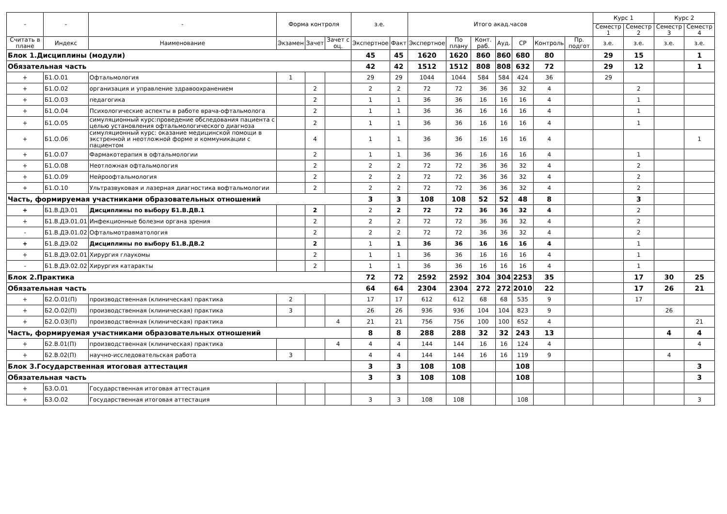| - | - | - | Форма контроля | | | з.е. | | Итого акад.часов | | | | | | | Курс 1 | | Курс 2 | |
| --- | --- | --- | --- | --- | --- | --- | --- | --- | --- | --- | --- | --- | --- | --- | --- | --- | --- | --- |
| | | | | | | | | | | | | | | | Семестр 1 | Семестр 2 | Семестр 3 | Семестр 4 |
| Считать в плане | Индекс | Наименование | Экзамен | Зачет | Зачет с оц. | Экспертное | Факт | Экспертное | По плану | Конт. раб. | Ауд. | СР | Контроль | Пр. подгот | з.е. | з.е. | з.е. | з.е. |
| Блок 1.Дисциплины (модули) | | | | | | 45 | 45 | 1620 | 1620 | 860 | 860 | 680 | 80 | | 29 | 15 | | 1 |
| Обязательная часть | | | | | | 42 | 42 | 1512 | 1512 | 808 | 808 | 632 | 72 | | 29 | 12 | | 1 |
| + | Б1.О.01 | Офтальмология | 1 | | | 29 | 29 | 1044 | 1044 | 584 | 584 | 424 | 36 | | 29 | | | |
| + | Б1.О.02 | организация и управление здравоохранением | | 2 | | 2 | 2 | 72 | 72 | 36 | 36 | 32 | 4 | | | 2 | | |
| + | Б1.О.03 | педагогика | | 2 | | 1 | 1 | 36 | 36 | 16 | 16 | 16 | 4 | | | 1 | | |
| + | Б1.О.04 | Психологические аспекты в работе врача-офтальмолога | | 2 | | 1 | 1 | 36 | 36 | 16 | 16 | 16 | 4 | | | 1 | | |
| + | Б1.О.05 | симуляционный курс:проведение обследования пациента с целью установления офтальмологического диагноза | | 2 | | 1 | 1 | 36 | 36 | 16 | 16 | 16 | 4 | | | 1 | | |
| + | Б1.О.06 | симуляционный курс: оказание медицинской помощи в экстренной и неотложной форме и коммуникации с пациентом | | 4 | | 1 | 1 | 36 | 36 | 16 | 16 | 16 | 4 | | | | | 1 |
| + | Б1.О.07 | Фармакотерапия в офтальмологии | | 2 | | 1 | 1 | 36 | 36 | 16 | 16 | 16 | 4 | | | 1 | | |
| + | Б1.О.08 | Неотложная офтальмология | | 2 | | 2 | 2 | 72 | 72 | 36 | 36 | 32 | 4 | | | 2 | | |
| + | Б1.О.09 | Нейроофтальмология | | 2 | | 2 | 2 | 72 | 72 | 36 | 36 | 32 | 4 | | | 2 | | |
| + | Б1.О.10 | Ультразвуковая и лазерная диагностика вофтальмологии | | 2 | | 2 | 2 | 72 | 72 | 36 | 36 | 32 | 4 | | | 2 | | |
| Часть, формируемая участниками образовательных отношений | | | | | | 3 | 3 | 108 | 108 | 52 | 52 | 48 | 8 | | | 3 | | |
| + | Б1.В.ДЭ.01 | Дисциплины по выбору Б1.В.ДВ.1 | | 2 | | 2 | 2 | 72 | 72 | 36 | 36 | 32 | 4 | | | 2 | | |
| + | Б1.В.ДЭ.01.01 | Инфекционные болезни органа зрения | | 2 | | 2 | 2 | 72 | 72 | 36 | 36 | 32 | 4 | | | 2 | | |
| - | Б1.В.ДЭ.01.02 | Офтальмотравматология | | 2 | | 2 | 2 | 72 | 72 | 36 | 36 | 32 | 4 | | | 2 | | |
| + | Б1.В.ДЭ.02 | Дисциплины по выбору Б1.В.ДВ.2 | | 2 | | 1 | 1 | 36 | 36 | 16 | 16 | 16 | 4 | | | 1 | | |
| + | Б1.В.ДЭ.02.01 | Хирургия глаукомы | | 2 | | 1 | 1 | 36 | 36 | 16 | 16 | 16 | 4 | | | 1 | | |
| - | Б1.В.ДЭ.02.02 | Хирургия катаракты | | 2 | | 1 | 1 | 36 | 36 | 16 | 16 | 16 | 4 | | | 1 | | |
| Блок 2.Практика | | | | | | 72 | 72 | 2592 | 2592 | 304 | 304 | 2253 | 35 | | | 17 | 30 | 25 |
| Обязательная часть | | | | | | 64 | 64 | 2304 | 2304 | 272 | 272 | 2010 | 22 | | | 17 | 26 | 21 |
| + | Б2.О.01(П) | производственная (клиническая) практика | 2 | | | 17 | 17 | 612 | 612 | 68 | 68 | 535 | 9 | | | 17 | | |
| + | Б2.О.02(П) | производственная (клиническая) практика | 3 | | | 26 | 26 | 936 | 936 | 104 | 104 | 823 | 9 | | | | 26 | |
| + | Б2.О.03(П) | производственная (клиническая) практика | | | 4 | 21 | 21 | 756 | 756 | 100 | 100 | 652 | 4 | | | | | 21 |
| Часть, формируемая участниками образовательных отношений | | | | | | 8 | 8 | 288 | 288 | 32 | 32 | 243 | 13 | | | | 4 | 4 |
| + | Б2.В.01(П) | производственная (клиническая) практика | | | 4 | 4 | 4 | 144 | 144 | 16 | 16 | 124 | 4 | | | | | 4 |
| + | Б2.В.02(П) | научно-исследовательская работа | 3 | | | 4 | 4 | 144 | 144 | 16 | 16 | 119 | 9 | | | | 4 | |
| Блок 3.Государственная итоговая аттестация | | | | | | 3 | 3 | 108 | 108 | | | 108 | | | | | | 3 |
| Обязательная часть | | | | | | 3 | 3 | 108 | 108 | | | 108 | | | | | | 3 |
| + | Б3.О.01 | Государственная итоговая аттестация | | | | | | | | | | | | | | | | |
| + | Б3.О.02 | Государственная итоговая аттестация | | | | 3 | 3 | 108 | 108 | | | 108 | | | | | | 3 |